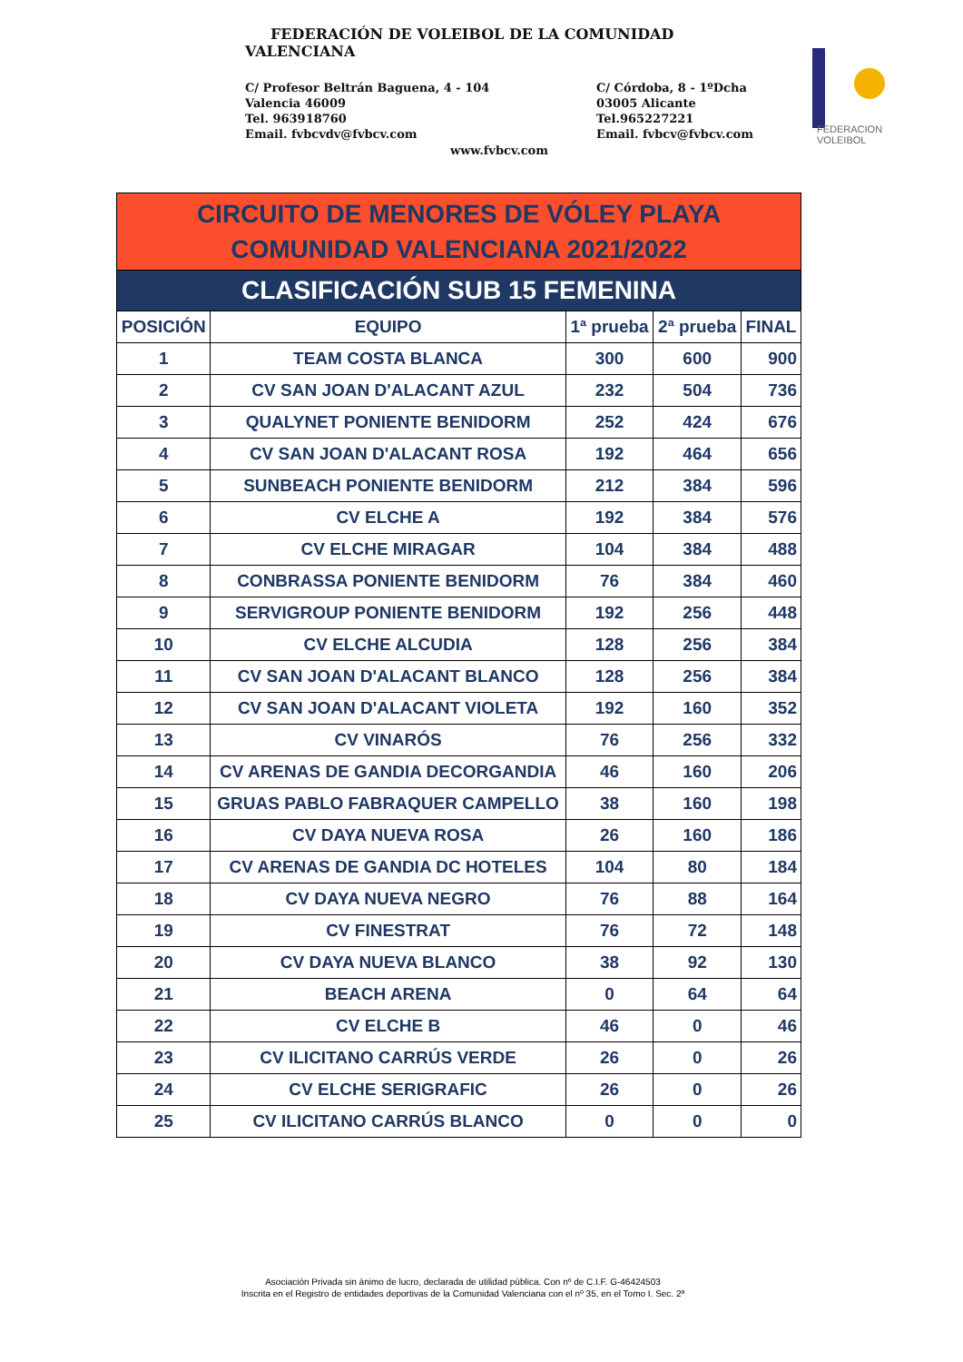FEDERACIÓN DE VOLEIBOL DE LA COMUNIDAD
VALENCIANA
C/ Profesor Beltrán Baguena, 4 - 104
Valencia 46009
Tel. 963918760
Email. fvbcvdv@fvbcv.com
C/ Córdoba, 8 - 1ºDcha
03005 Alicante
Tel.965227221
Email. fvbcv@fvbcv.com
www.fvbcv.com
FEDERACION VOLEIBOL
| CIRCUITO DE MENORES DE VÓLEY PLAYA COMUNIDAD VALENCIANA 2021/2022 | | | | |
| --- | --- | --- | --- | --- |
| CLASIFICACIÓN SUB 15 FEMENINA | | | | |
| POSICIÓN | EQUIPO | 1ª prueba | 2ª prueba | FINAL |
| 1 | TEAM COSTA BLANCA | 300 | 600 | 900 |
| 2 | CV SAN JOAN D'ALACANT AZUL | 232 | 504 | 736 |
| 3 | QUALYNET PONIENTE BENIDORM | 252 | 424 | 676 |
| 4 | CV SAN JOAN D'ALACANT ROSA | 192 | 464 | 656 |
| 5 | SUNBEACH PONIENTE BENIDORM | 212 | 384 | 596 |
| 6 | CV ELCHE A | 192 | 384 | 576 |
| 7 | CV ELCHE MIRAGAR | 104 | 384 | 488 |
| 8 | CONBRASSA PONIENTE BENIDORM | 76 | 384 | 460 |
| 9 | SERVIGROUP PONIENTE BENIDORM | 192 | 256 | 448 |
| 10 | CV ELCHE ALCUDIA | 128 | 256 | 384 |
| 11 | CV SAN JOAN D'ALACANT BLANCO | 128 | 256 | 384 |
| 12 | CV SAN JOAN D'ALACANT VIOLETA | 192 | 160 | 352 |
| 13 | CV VINARÓS | 76 | 256 | 332 |
| 14 | CV ARENAS DE GANDIA DECORGANDIA | 46 | 160 | 206 |
| 15 | GRUAS PABLO FABRAQUER CAMPELLO | 38 | 160 | 198 |
| 16 | CV DAYA NUEVA ROSA | 26 | 160 | 186 |
| 17 | CV ARENAS DE GANDIA DC HOTELES | 104 | 80 | 184 |
| 18 | CV DAYA NUEVA NEGRO | 76 | 88 | 164 |
| 19 | CV FINESTRAT | 76 | 72 | 148 |
| 20 | CV DAYA NUEVA BLANCO | 38 | 92 | 130 |
| 21 | BEACH ARENA | 0 | 64 | 64 |
| 22 | CV ELCHE B | 46 | 0 | 46 |
| 23 | CV ILICITANO CARRÚS VERDE | 26 | 0 | 26 |
| 24 | CV ELCHE SERIGRAFIC | 26 | 0 | 26 |
| 25 | CV ILICITANO CARRÚS BLANCO | 0 | 0 | 0 |
Asociación Privada sin ánimo de lucro, declarada de utilidad pública. Con nº de C.I.F. G-46424503
Inscrita en el Registro de entidades deportivas de la Comunidad Valenciana con el nº 35, en el Tomo I. Sec. 2ª